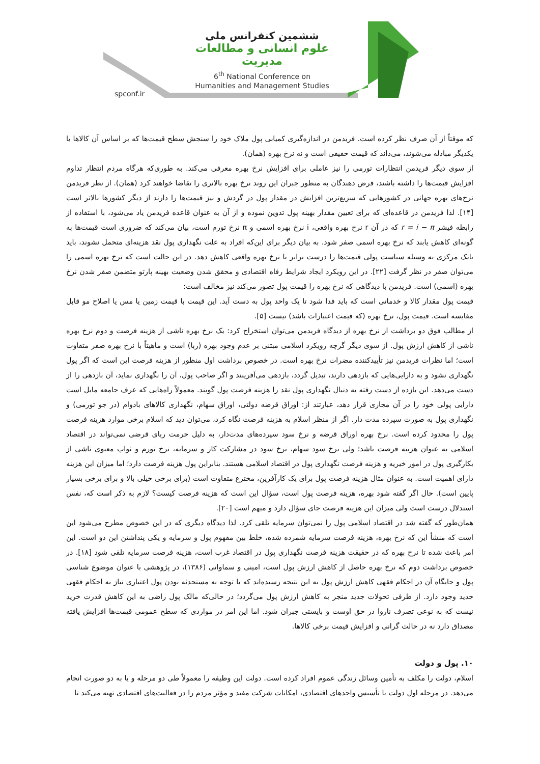ششمین کنفرانس ملی
علوم انسانی و مطالعات مدیریت
6<sup>th</sup> National Conference on
Humanities and Management Studies
spconf.ir
که موقتاً از آن صرف نظر کرده است. فریدمن در اندازه‌گیری کمیابی پول ملاک خود را سنجش سطح قیمت‌ها که بر اساس آن کالاها با یکدیگر مبادله می‌شوند، می‌داند که قیمت حقیقی است و نه نرخ بهره (همان).
از سوی دیگر فریدمن انتظارات تورمی را نیز عاملی برای افزایش نرخ بهره معرفی می‌کند. به طوری‌که هرگاه مردم انتظار تداوم افزایش قیمت‌ها را داشته باشند، قرض دهندگان به منظور جبران این روند نرخ بهره بالاتری را تقاضا خواهند کرد (همان). از نظر فریدمن نرخ‌های بهره جهانی در کشورهایی که سریع‌ترین افزایش در مقدار پول در گردش و نیز قیمت‌ها را دارند از دیگر کشورها بالاتر است [۱۴]. لذا فریدمن در قاعده‌ای که برای تعیین مقدار بهینه پول تدوین نموده و از آن به عنوان قاعده فریدمن یاد می‌شود، با استفاده از رابطه فیشر r = i − π که در آن r نرخ بهره واقعی، i نرخ بهره اسمی و π نرخ تورم است، بیان می‌کند که ضروری است قیمت‌ها به گونه‌ای کاهش یابند که نرخ بهره اسمی صفر شود. به بیان دیگر برای این‌که افراد به علت نگهداری پول نقد هزینه‌ای متحمل نشوند، باید بانک مرکزی به وسیله سیاست پولی قیمت‌ها را درست برابر با نرخ بهره واقعی کاهش دهد. در این حالت است که نرخ بهره اسمی را می‌توان صفر در نظر گرفت [۲۲]. در این رویکرد ایجاد شرایط رفاه اقتصادی و محقق شدن وضعیت بهینه پارتو متضمن صفر شدن نرخ بهره (اسمی) است. فریدمن با دیدگاهی که نرخ بهره را قیمت پول تصور می‌کند نیز مخالف است:
قیمت پول مقدار کالا و خدماتی است که باید فدا شود تا یک واحد پول به دست آید. این قیمت با قیمت زمین یا مس یا اصلاح مو قابل مقایسه است. قیمت پول، نرخ بهره (که قیمت اعتبارات باشد) نیست [۵].
از مطالب فوق دو برداشت از نرخ بهره از دیدگاه فریدمن می‌توان استخراج کرد: یک نرخ بهره ناشی از هزینه فرصت و دوم نرخ بهره ناشی از کاهش ارزش پول. از سوی دیگر گرچه رویکرد اسلامی مبتنی بر عدم وجود بهره (ربا) است و ماهیتاً با نرخ بهره صفر متفاوت است؛ اما نظرات فریدمن نیز تأییدکننده مضرات نرخ بهره است. در خصوص برداشت اول منظور از هزینه فرصت این است که اگر پول نگهداری نشود و به دارایی‌هایی که بازدهی دارند، تبدیل گردد، بازدهی می‌آفرینند و اگر صاحب پول، آن را نگهداری نماید، آن بازدهی را از دست می‌دهد. این بازده از دست رفته به دنبال نگهداری پول نقد را هزینه فرصت پول گویند. معمولاً راه‌هایی که عرف جامعه مایل است دارایی پولی خود را در آن مجاری قرار دهد، عبارتند از: اوراق قرضه دولتی، اوراق سهام، نگهداری کالاهای بادوام (در جو تورمی) و نگهداری پول به صورت سپرده مدت دار. اگر از منظر اسلام به هزینه فرصت نگاه کرد، می‌توان دید که اسلام برخی موارد هزینه فرصت پول را محدود کرده است. نرخ بهره اوراق قرضه و نرخ سود سپرده‌های مدت‌دار، به دلیل حرمت ربای قرضی نمی‌تواند در اقتصاد اسلامی به عنوان هزینه فرصت باشد؛ ولی نرخ سود سهام، نرخ سود در مشارکت کار و سرمایه، نرخ تورم و ثواب معنوی ناشی از بکارگیری پول در امور خیریه و هزینه فرصت نگهداری پول در اقتصاد اسلامی هستند. بنابراین پول هزینه فرصت دارد؛ اما میزان این هزینه دارای اهمیت است. به عنوان مثال هزینه فرصت پول برای یک کارآفرین، مخترع متفاوت است (برای برخی خیلی بالا و برای برخی بسیار پایین است). حال اگر گفته شود بهره، هزینه فرصت پول است، سؤال این است که هزینه فرصت کیست؟ لازم به ذکر است که، نفس استدلال درست است ولی میزان این هزینه فرصت جای سؤال دارد و مبهم است [۲۰].
همان‌طور که گفته شد در اقتصاد اسلامی پول را نمی‌توان سرمایه تلقی کرد. لذا دیدگاه دیگری که در این خصوص مطرح می‌شود این است که منشأ این که نرخ بهره، هزینه فرصت سرمایه شمرده شده، خلط بین مفهوم پول و سرمایه و یکی پنداشتن این دو است. این امر باعث شده تا نرخ بهره که در حقیقت هزینه فرصت نگهداری پول در اقتصاد غرب است، هزینه فرصت سرمایه تلقی شود [۱۸]. در خصوص برداشت دوم که نرخ بهره حاصل از کاهش ارزش پول است، امینی و سماواتی (۱۳۸۶)، در پژوهشی با عنوان موضوع شناسی پول و جایگاه آن در احکام فقهی کاهش ارزش پول به این نتیجه رسیده‌اند که با توجه به مستحدثه بودن پول اعتباری نیاز به احکام فقهی جدید وجود دارد. از طرفی تحولات جدید منجر به کاهش ارزش پول می‌گردد؛ در حالی‌که مالک پول راضی به این کاهش قدرت خرید نیست که به نوعی تصرف ناروا در حق اوست و بایستی جبران شود. اما این امر در مواردی که سطح عمومی قیمت‌ها افزایش یافته مصداق دارد نه در حالت گرانی و افزایش قیمت برخی کالاها.
۱۰. پول و دولت
اسلام، دولت را مکلف به تأمین وسائل زندگی عموم افراد کرده است. دولت این وظیفه را معمولاً طی دو مرحله و یا به دو صورت انجام می‌دهد. در مرحله اول دولت با تأسیس واحدهای اقتصادی، امکانات شرکت مفید و مؤثر مردم را در فعالیت‌های اقتصادی تهیه می‌کند تا